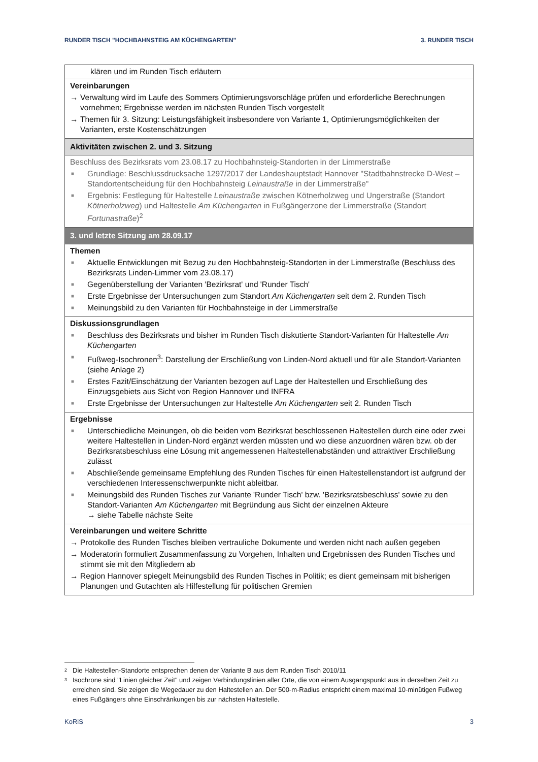RUNDER TISCH "HOCHBAHNSTEIG AM KÜCHENGARTEN" 3. RUNDER TISCH
| klären und im Runden Tisch erläutern |
| Vereinbarungen → Verwaltung wird im Laufe des Sommers Optimierungsvorschläge prüfen und erforderliche Berechnungen vornehmen; Ergebnisse werden im nächsten Runden Tisch vorgestellt → Themen für 3. Sitzung: Leistungsfähigkeit insbesondere von Variante 1, Optimierungsmöglichkeiten der Varianten, erste Kostenschätzungen |
| Aktivitäten zwischen 2. und 3. Sitzung |
| Beschluss des Bezirksrats vom 23.08.17 zu Hochbahnsteig-Standorten in der Limmerstraße ■ Grundlage: Beschlussdrucksache 1297/2017 der Landeshauptstadt Hannover "Stadtbahnstrecke D-West – Standortentscheidung für den Hochbahnsteig Leinaustraße in der Limmerstraße" ■ Ergebnis: Festlegung für Haltestelle Leinaustraße zwischen Kötnerholzweg und Ungerstraße (Standort Kötnerholzweg ) und Haltestelle Am Küchengarten in Fußgängerzone der Limmerstraße (Standort Fortunastraße )<sup>2</sup> |
| 3. und letzte Sitzung am 28.09.17 |
| Themen ■ Aktuelle Entwicklungen mit Bezug zu den Hochbahnsteig-Standorten in der Limmerstraße (Beschluss des Bezirksrats Linden-Limmer vom 23.08.17) ■ Gegenüberstellung der Varianten 'Bezirksrat' und 'Runder Tisch' ■ Erste Ergebnisse der Untersuchungen zum Standort Am Küchengarten seit dem 2. Runden Tisch ■ Meinungsbild zu den Varianten für Hochbahnsteige in der Limmerstraße |
| Diskussionsgrundlagen ■ Beschluss des Bezirksrats und bisher im Runden Tisch diskutierte Standort-Varianten für Haltestelle Am Küchengarten ■ Fußweg-Isochronen<sup>3</sup>: Darstellung der Erschließung von Linden-Nord aktuell und für alle Standort-Varianten (siehe Anlage 2) ■ Erstes Fazit/Einschätzung der Varianten bezogen auf Lage der Haltestellen und Erschließung des Einzugsgebiets aus Sicht von Region Hannover und INFRA ■ Erste Ergebnisse der Untersuchungen zur Haltestelle Am Küchengarten seit 2. Runden Tisch |
| Ergebnisse ■ Unterschiedliche Meinungen, ob die beiden vom Bezirksrat beschlossenen Haltestellen durch eine oder zwei weitere Haltestellen in Linden-Nord ergänzt werden müssten und wo diese anzuordnen wären bzw. ob der Bezirksratsbeschluss eine Lösung mit angemessenen Haltestellenabständen und attraktiver Erschließung zulässt ■ Abschließende gemeinsame Empfehlung des Runden Tisches für einen Haltestellenstandort ist aufgrund der verschiedenen Interessenschwerpunkte nicht ableitbar. ■ Meinungsbild des Runden Tisches zur Variante 'Runder Tisch' bzw. 'Bezirksratsbeschluss' sowie zu den Standort-Varianten Am Küchengarten mit Begründung aus Sicht der einzelnen Akteure → siehe Tabelle nächste Seite |
| Vereinbarungen und weitere Schritte → Protokolle des Runden Tisches bleiben vertrauliche Dokumente und werden nicht nach außen gegeben → Moderatorin formuliert Zusammenfassung zu Vorgehen, Inhalten und Ergebnissen des Runden Tisches und stimmt sie mit den Mitgliedern ab → Region Hannover spiegelt Meinungsbild des Runden Tisches in Politik; es dient gemeinsam mit bisherigen Planungen und Gutachten als Hilfestellung für politischen Gremien |
2 Die Haltestellen-Standorte entsprechen denen der Variante B aus dem Runden Tisch 2010/11
3 Isochrone sind "Linien gleicher Zeit" und zeigen Verbindungslinien aller Orte, die von einem Ausgangspunkt aus in derselben Zeit zu erreichen sind. Sie zeigen die Wegedauer zu den Haltestellen an. Der 500-m-Radius entspricht einem maximal 10-minütigen Fußweg eines Fußgängers ohne Einschränkungen bis zur nächsten Haltestelle.
KoRiS 3